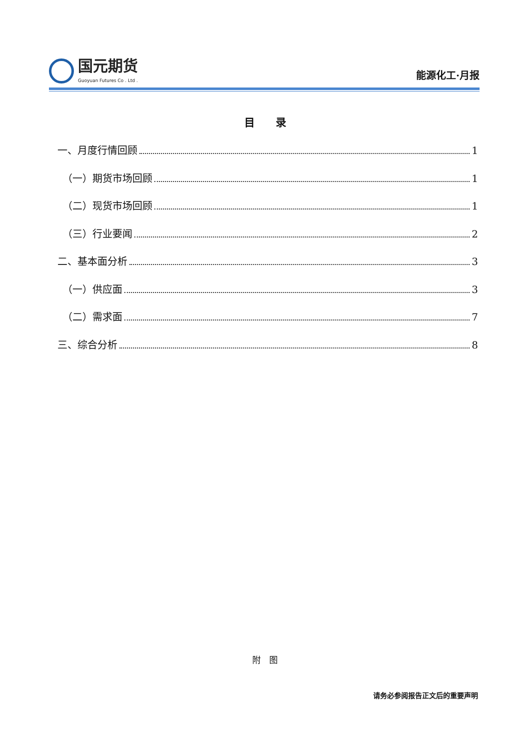国元期货
Guoyuan Futures Co . Ltd .
能源化工·月报
目　　录
一、月度行情回顾 1
（一）期货市场回顾 1
（二）现货市场回顾 1
（三）行业要闻 2
二、基本面分析 3
（一）供应面 3
（二）需求面 7
三、综合分析 8
附　图
请务必参阅报告正文后的重要声明